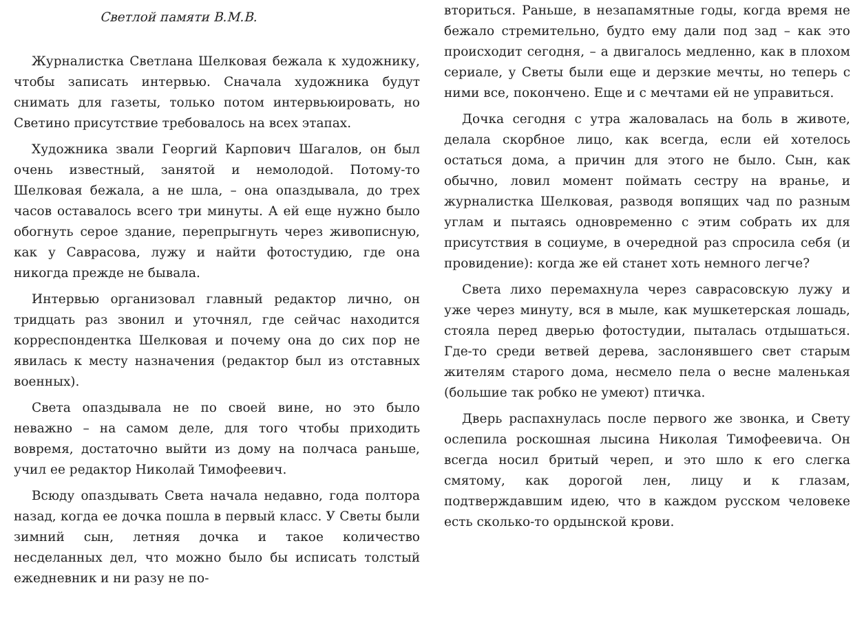Светлой памяти В.М.В.
Журналистка Светлана Шелковая бежала к художнику, чтобы записать интервью. Сначала художника будут снимать для газеты, только потом интервьюировать, но Светино присутствие требовалось на всех этапах.
Художника звали Георгий Карпович Шагалов, он был очень известный, занятой и немолодой. Потому-то Шелковая бежала, а не шла, – она опаздывала, до трех часов оставалось всего три минуты. А ей еще нужно было обогнуть серое здание, перепрыгнуть через живописную, как у Саврасова, лужу и найти фотостудию, где она никогда прежде не бывала.
Интервью организовал главный редактор лично, он тридцать раз звонил и уточнял, где сейчас находится корреспондентка Шелковая и почему она до сих пор не явилась к месту назначения (редактор был из отставных военных).
Света опаздывала не по своей вине, но это было неважно – на самом деле, для того чтобы приходить вовремя, достаточно выйти из дому на полчаса раньше, учил ее редактор Николай Тимофеевич.
Всюду опаздывать Света начала недавно, года полтора назад, когда ее дочка пошла в первый класс. У Светы были зимний сын, летняя дочка и такое количество несделанных дел, что можно было бы исписать толстый ежедневник и ни разу не по-
вториться. Раньше, в незапамятные годы, когда время не бежало стремительно, будто ему дали под зад – как это происходит сегодня, – а двигалось медленно, как в плохом сериале, у Светы были еще и дерзкие мечты, но теперь с ними все, покончено. Еще и с мечтами ей не управиться.
Дочка сегодня с утра жаловалась на боль в животе, делала скорбное лицо, как всегда, если ей хотелось остаться дома, а причин для этого не было. Сын, как обычно, ловил момент поймать сестру на вранье, и журналистка Шелковая, разводя вопящих чад по разным углам и пытаясь одновременно с этим собрать их для присутствия в социуме, в очередной раз спросила себя (и провидение): когда же ей станет хоть немного легче?
Света лихо перемахнула через саврасовскую лужу и уже через минуту, вся в мыле, как мушкетерская лошадь, стояла перед дверью фотостудии, пыталась отдышаться. Где-то среди ветвей дерева, заслонявшего свет старым жителям старого дома, несмело пела о весне маленькая (большие так робко не умеют) птичка.
Дверь распахнулась после первого же звонка, и Свету ослепила роскошная лысина Николая Тимофеевича. Он всегда носил бритый череп, и это шло к его слегка смятому, как дорогой лен, лицу и к глазам, подтверждавшим идею, что в каждом русском человеке есть сколько-то ордынской крови.